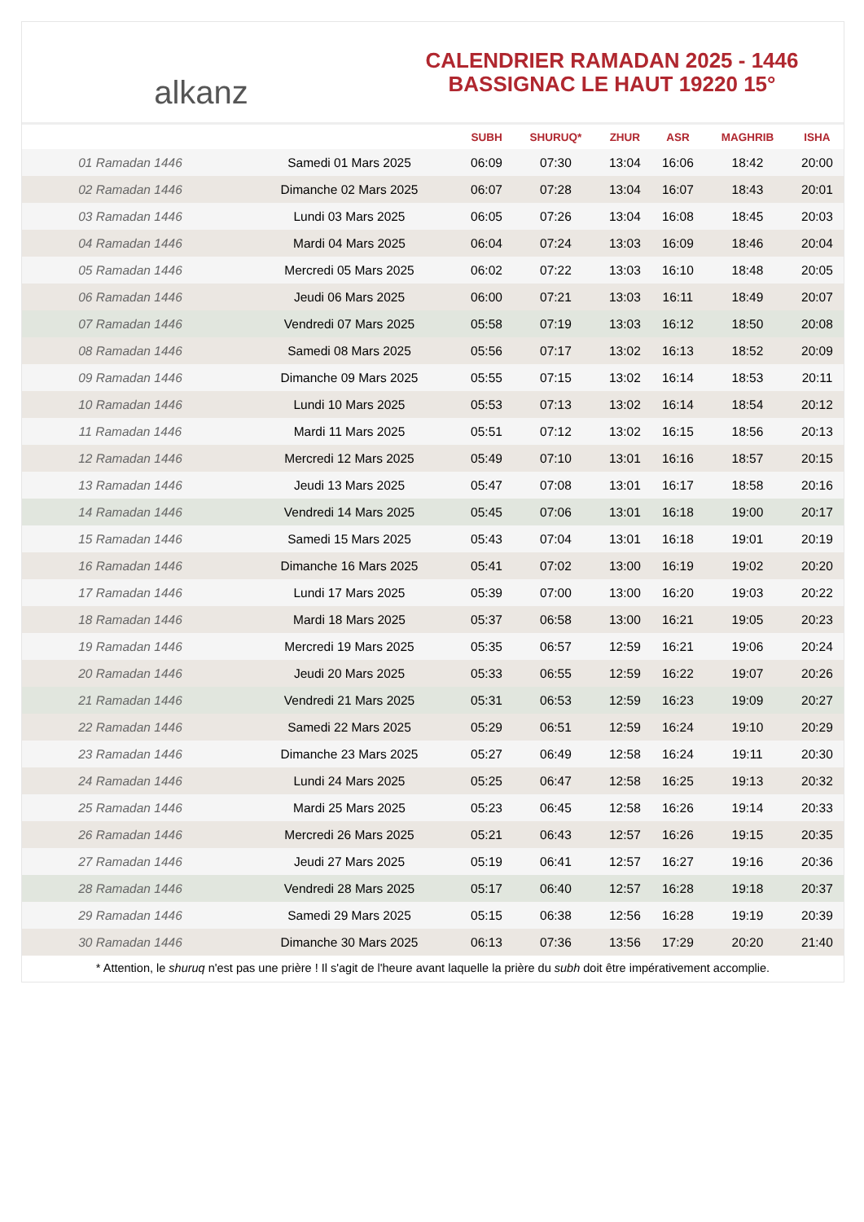alkanz
CALENDRIER RAMADAN 2025 - 1446
BASSIGNAC LE HAUT 19220 15°
| | | SUBH | SHURUQ* | ZHUR | ASR | MAGHRIB | ISHA |
| --- | --- | --- | --- | --- | --- | --- | --- |
| 01 Ramadan 1446 | Samedi 01 Mars 2025 | 06:09 | 07:30 | 13:04 | 16:06 | 18:42 | 20:00 |
| 02 Ramadan 1446 | Dimanche 02 Mars 2025 | 06:07 | 07:28 | 13:04 | 16:07 | 18:43 | 20:01 |
| 03 Ramadan 1446 | Lundi 03 Mars 2025 | 06:05 | 07:26 | 13:04 | 16:08 | 18:45 | 20:03 |
| 04 Ramadan 1446 | Mardi 04 Mars 2025 | 06:04 | 07:24 | 13:03 | 16:09 | 18:46 | 20:04 |
| 05 Ramadan 1446 | Mercredi 05 Mars 2025 | 06:02 | 07:22 | 13:03 | 16:10 | 18:48 | 20:05 |
| 06 Ramadan 1446 | Jeudi 06 Mars 2025 | 06:00 | 07:21 | 13:03 | 16:11 | 18:49 | 20:07 |
| 07 Ramadan 1446 | Vendredi 07 Mars 2025 | 05:58 | 07:19 | 13:03 | 16:12 | 18:50 | 20:08 |
| 08 Ramadan 1446 | Samedi 08 Mars 2025 | 05:56 | 07:17 | 13:02 | 16:13 | 18:52 | 20:09 |
| 09 Ramadan 1446 | Dimanche 09 Mars 2025 | 05:55 | 07:15 | 13:02 | 16:14 | 18:53 | 20:11 |
| 10 Ramadan 1446 | Lundi 10 Mars 2025 | 05:53 | 07:13 | 13:02 | 16:14 | 18:54 | 20:12 |
| 11 Ramadan 1446 | Mardi 11 Mars 2025 | 05:51 | 07:12 | 13:02 | 16:15 | 18:56 | 20:13 |
| 12 Ramadan 1446 | Mercredi 12 Mars 2025 | 05:49 | 07:10 | 13:01 | 16:16 | 18:57 | 20:15 |
| 13 Ramadan 1446 | Jeudi 13 Mars 2025 | 05:47 | 07:08 | 13:01 | 16:17 | 18:58 | 20:16 |
| 14 Ramadan 1446 | Vendredi 14 Mars 2025 | 05:45 | 07:06 | 13:01 | 16:18 | 19:00 | 20:17 |
| 15 Ramadan 1446 | Samedi 15 Mars 2025 | 05:43 | 07:04 | 13:01 | 16:18 | 19:01 | 20:19 |
| 16 Ramadan 1446 | Dimanche 16 Mars 2025 | 05:41 | 07:02 | 13:00 | 16:19 | 19:02 | 20:20 |
| 17 Ramadan 1446 | Lundi 17 Mars 2025 | 05:39 | 07:00 | 13:00 | 16:20 | 19:03 | 20:22 |
| 18 Ramadan 1446 | Mardi 18 Mars 2025 | 05:37 | 06:58 | 13:00 | 16:21 | 19:05 | 20:23 |
| 19 Ramadan 1446 | Mercredi 19 Mars 2025 | 05:35 | 06:57 | 12:59 | 16:21 | 19:06 | 20:24 |
| 20 Ramadan 1446 | Jeudi 20 Mars 2025 | 05:33 | 06:55 | 12:59 | 16:22 | 19:07 | 20:26 |
| 21 Ramadan 1446 | Vendredi 21 Mars 2025 | 05:31 | 06:53 | 12:59 | 16:23 | 19:09 | 20:27 |
| 22 Ramadan 1446 | Samedi 22 Mars 2025 | 05:29 | 06:51 | 12:59 | 16:24 | 19:10 | 20:29 |
| 23 Ramadan 1446 | Dimanche 23 Mars 2025 | 05:27 | 06:49 | 12:58 | 16:24 | 19:11 | 20:30 |
| 24 Ramadan 1446 | Lundi 24 Mars 2025 | 05:25 | 06:47 | 12:58 | 16:25 | 19:13 | 20:32 |
| 25 Ramadan 1446 | Mardi 25 Mars 2025 | 05:23 | 06:45 | 12:58 | 16:26 | 19:14 | 20:33 |
| 26 Ramadan 1446 | Mercredi 26 Mars 2025 | 05:21 | 06:43 | 12:57 | 16:26 | 19:15 | 20:35 |
| 27 Ramadan 1446 | Jeudi 27 Mars 2025 | 05:19 | 06:41 | 12:57 | 16:27 | 19:16 | 20:36 |
| 28 Ramadan 1446 | Vendredi 28 Mars 2025 | 05:17 | 06:40 | 12:57 | 16:28 | 19:18 | 20:37 |
| 29 Ramadan 1446 | Samedi 29 Mars 2025 | 05:15 | 06:38 | 12:56 | 16:28 | 19:19 | 20:39 |
| 30 Ramadan 1446 | Dimanche 30 Mars 2025 | 06:13 | 07:36 | 13:56 | 17:29 | 20:20 | 21:40 |
* Attention, le shuruq n'est pas une prière ! Il s'agit de l'heure avant laquelle la prière du subh doit être impérativement accomplie.